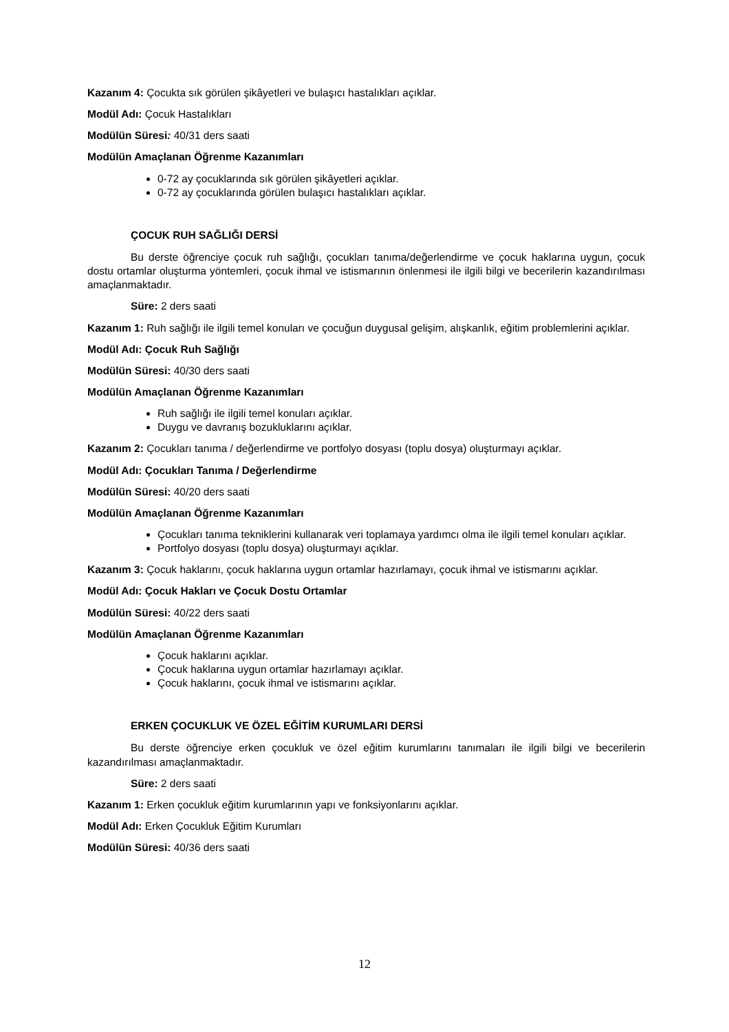Kazanım 4: Çocukta sık görülen şikâyetleri ve bulaşıcı hastalıkları açıklar.
Modül Adı: Çocuk Hastalıkları
Modülün Süresi: 40/31 ders saati
Modülün Amaçlanan Öğrenme Kazanımları
0-72 ay çocuklarında sık görülen şikâyetleri açıklar.
0-72 ay çocuklarında görülen bulaşıcı hastalıkları açıklar.
ÇOCUK RUH SAĞLIĞI DERSİ
Bu derste öğrenciye çocuk ruh sağlığı, çocukları tanıma/değerlendirme ve çocuk haklarına uygun, çocuk dostu ortamlar oluşturma yöntemleri, çocuk ihmal ve istismarının önlenmesi ile ilgili bilgi ve becerilerin kazandırılması amaçlanmaktadır.
Süre: 2 ders saati
Kazanım 1: Ruh sağlığı ile ilgili temel konuları ve çocuğun duygusal gelişim, alışkanlık, eğitim problemlerini açıklar.
Modül Adı: Çocuk Ruh Sağlığı
Modülün Süresi: 40/30 ders saati
Modülün Amaçlanan Öğrenme Kazanımları
Ruh sağlığı ile ilgili temel konuları açıklar.
Duygu ve davranış bozukluklarını açıklar.
Kazanım 2: Çocukları tanıma / değerlendirme ve portfolyo dosyası (toplu dosya) oluşturmayı açıklar.
Modül Adı: Çocukları Tanıma / Değerlendirme
Modülün Süresi: 40/20 ders saati
Modülün Amaçlanan Öğrenme Kazanımları
Çocukları tanıma tekniklerini kullanarak veri toplamaya yardımcı olma ile ilgili temel konuları açıklar.
Portfolyo dosyası (toplu dosya) oluşturmayı açıklar.
Kazanım 3: Çocuk haklarını, çocuk haklarına uygun ortamlar hazırlamayı, çocuk ihmal ve istismarını açıklar.
Modül Adı: Çocuk Hakları ve Çocuk Dostu Ortamlar
Modülün Süresi: 40/22 ders saati
Modülün Amaçlanan Öğrenme Kazanımları
Çocuk haklarını açıklar.
Çocuk haklarına uygun ortamlar hazırlamayı açıklar.
Çocuk haklarını, çocuk ihmal ve istismarını açıklar.
ERKEN ÇOCUKLUK VE ÖZEL EĞİTİM KURUMLARI DERSİ
Bu derste öğrenciye erken çocukluk ve özel eğitim kurumlarını tanımaları ile ilgili bilgi ve becerilerin kazandırılması amaçlanmaktadır.
Süre: 2 ders saati
Kazanım 1: Erken çocukluk eğitim kurumlarının yapı ve fonksiyonlarını açıklar.
Modül Adı: Erken Çocukluk Eğitim Kurumları
Modülün Süresi: 40/36 ders saati
12